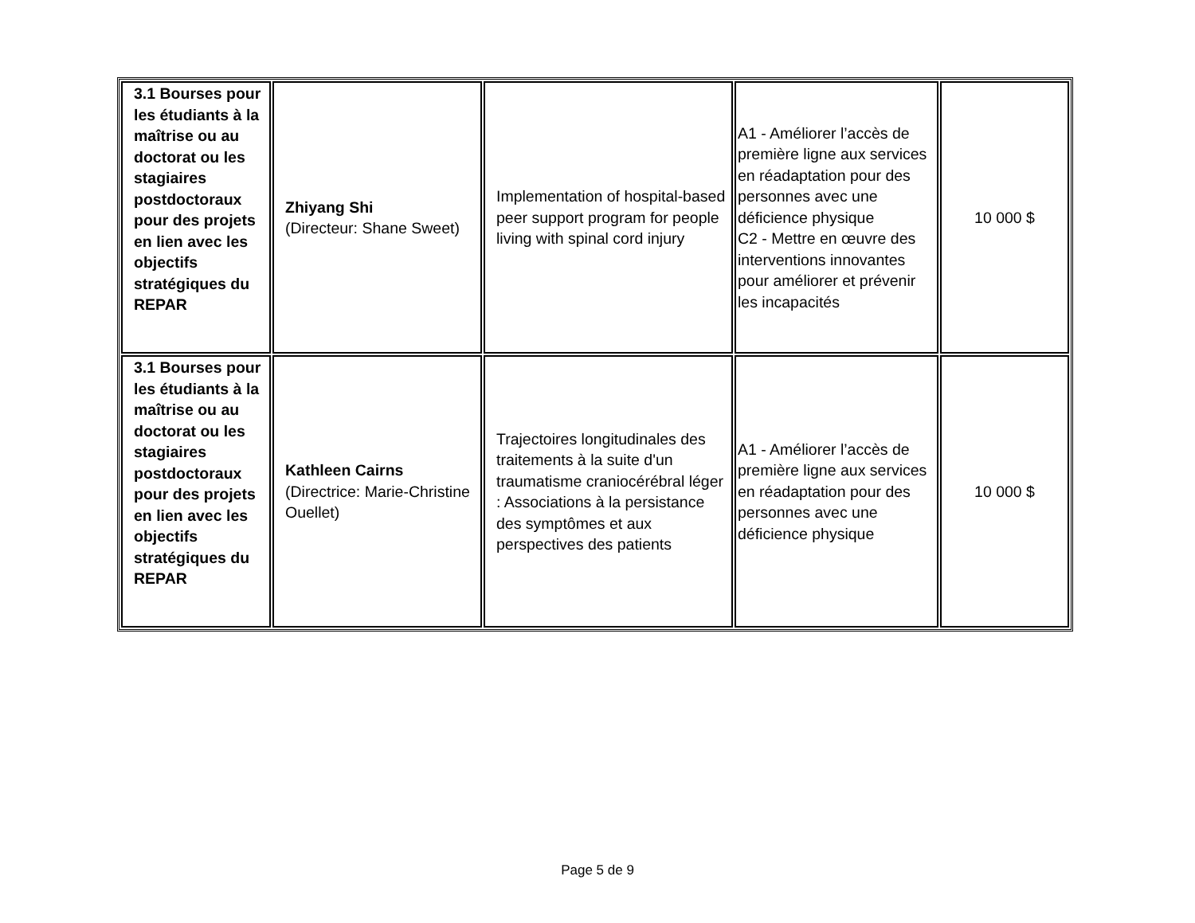| 3.1 Bourses pour les étudiants à la maîtrise ou au doctorat ou les stagiaires postdoctoraux pour des projets en lien avec les objectifs stratégiques du REPAR | Zhiyang Shi (Directeur: Shane Sweet) | Implementation of hospital-based peer support program for people living with spinal cord injury | A1 - Améliorer l’accès de première ligne aux services en réadaptation pour des personnes avec une déficience physique C2 - Mettre en œuvre des interventions innovantes pour améliorer et prévenir les incapacités | 10 000 $ |
| 3.1 Bourses pour les étudiants à la maîtrise ou au doctorat ou les stagiaires postdoctoraux pour des projets en lien avec les objectifs stratégiques du REPAR | Kathleen Cairns (Directrice: Marie-Christine Ouellet) | Trajectoires longitudinales des traitements à la suite d'un traumatisme craniocérébral léger : Associations à la persistance des symptômes et aux perspectives des patients | A1 - Améliorer l’accès de première ligne aux services en réadaptation pour des personnes avec une déficience physique | 10 000 $ |
Page 5 de 9